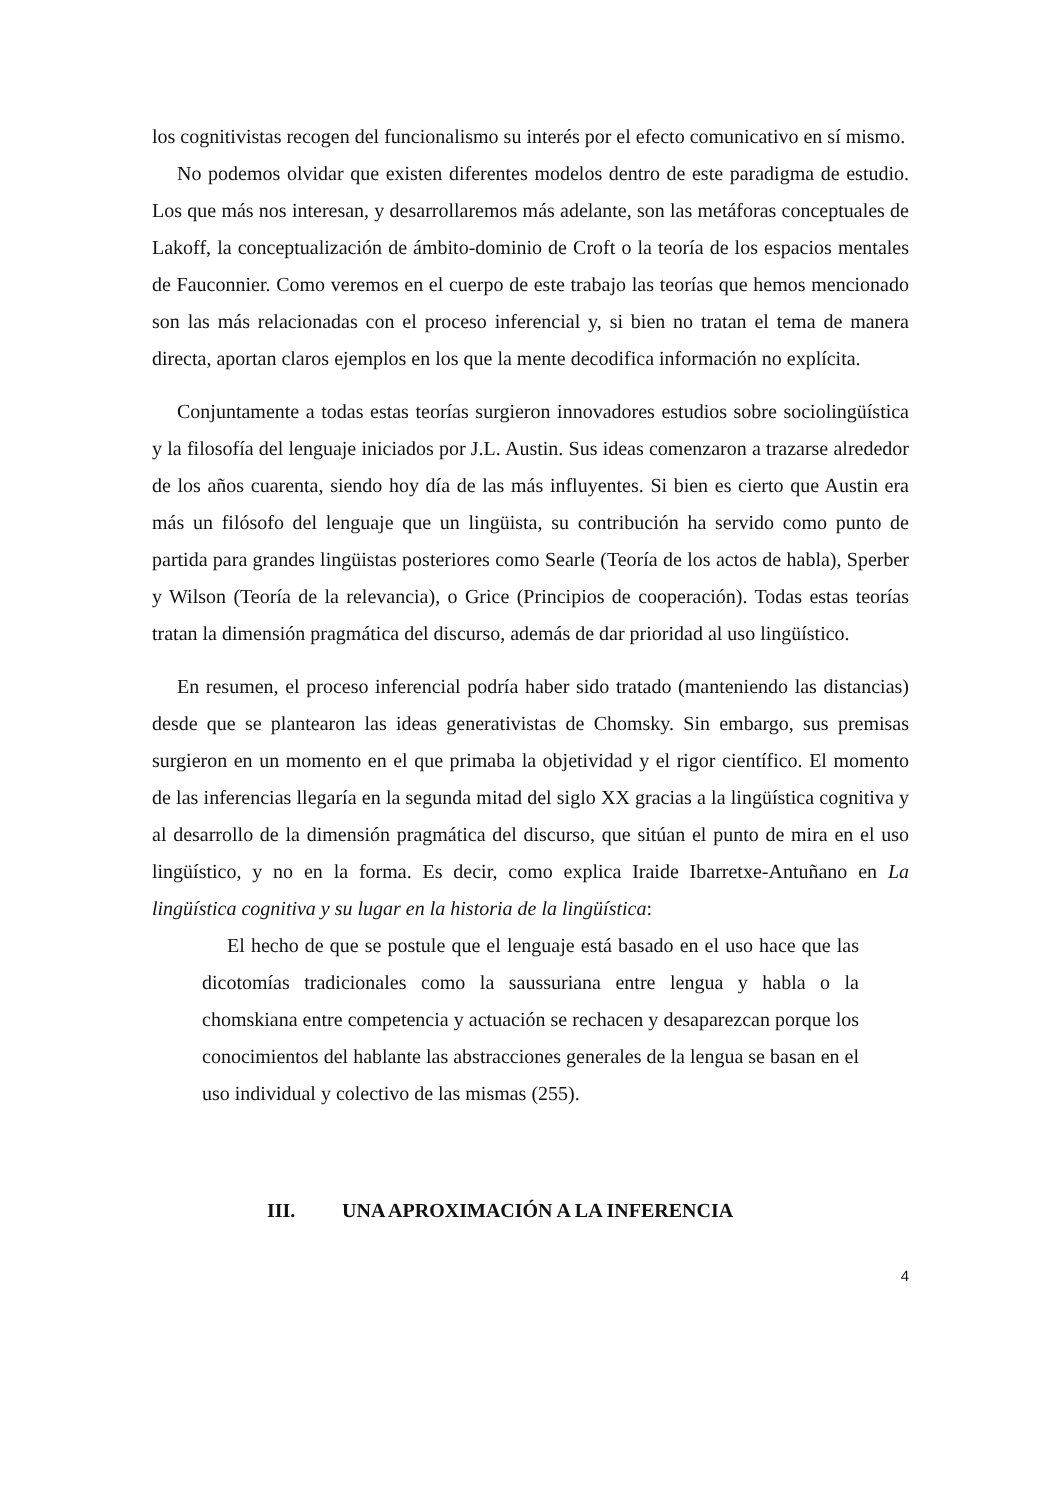los cognitivistas recogen del funcionalismo su interés por el efecto comunicativo en sí mismo.
No podemos olvidar que existen diferentes modelos dentro de este paradigma de estudio. Los que más nos interesan, y desarrollaremos más adelante, son las metáforas conceptuales de Lakoff, la conceptualización de ámbito-dominio de Croft o la teoría de los espacios mentales de Fauconnier. Como veremos en el cuerpo de este trabajo las teorías que hemos mencionado son las más relacionadas con el proceso inferencial y, si bien no tratan el tema de manera directa, aportan claros ejemplos en los que la mente decodifica información no explícita.
Conjuntamente a todas estas teorías surgieron innovadores estudios sobre sociolingüística y la filosofía del lenguaje iniciados por J.L. Austin. Sus ideas comenzaron a trazarse alrededor de los años cuarenta, siendo hoy día de las más influyentes. Si bien es cierto que Austin era más un filósofo del lenguaje que un lingüista, su contribución ha servido como punto de partida para grandes lingüistas posteriores como Searle (Teoría de los actos de habla), Sperber y Wilson (Teoría de la relevancia), o Grice (Principios de cooperación). Todas estas teorías tratan la dimensión pragmática del discurso, además de dar prioridad al uso lingüístico.
En resumen, el proceso inferencial podría haber sido tratado (manteniendo las distancias) desde que se plantearon las ideas generativistas de Chomsky. Sin embargo, sus premisas surgieron en un momento en el que primaba la objetividad y el rigor científico. El momento de las inferencias llegaría en la segunda mitad del siglo XX gracias a la lingüística cognitiva y al desarrollo de la dimensión pragmática del discurso, que sitúan el punto de mira en el uso lingüístico, y no en la forma. Es decir, como explica Iraide Ibarretxe-Antuñano en La lingüística cognitiva y su lugar en la historia de la lingüística:
El hecho de que se postule que el lenguaje está basado en el uso hace que las dicotomías tradicionales como la saussuriana entre lengua y habla o la chomskiana entre competencia y actuación se rechacen y desaparezcan porque los conocimientos del hablante las abstracciones generales de la lengua se basan en el uso individual y colectivo de las mismas (255).
III. UNA APROXIMACIÓN A LA INFERENCIA
4